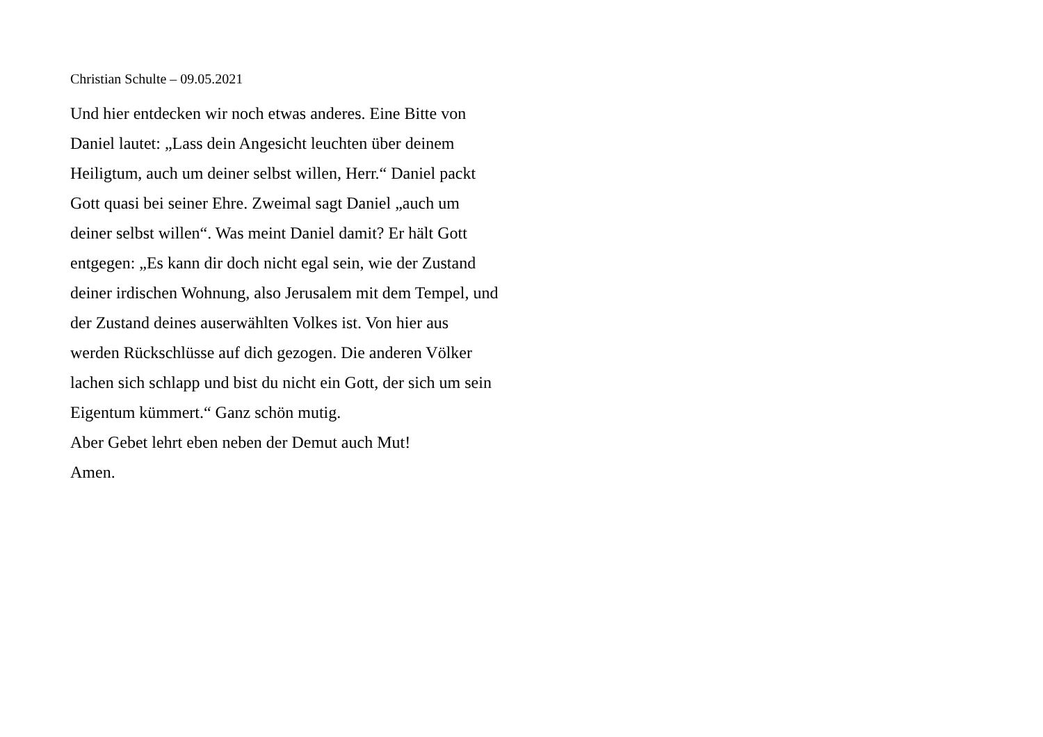Christian Schulte – 09.05.2021
Und hier entdecken wir noch etwas anderes. Eine Bitte von Daniel lautet: „Lass dein Angesicht leuchten über deinem Heiligtum, auch um deiner selbst willen, Herr.“ Daniel packt Gott quasi bei seiner Ehre. Zweimal sagt Daniel „auch um deiner selbst willen“. Was meint Daniel damit? Er hält Gott entgegen: „Es kann dir doch nicht egal sein, wie der Zustand deiner irdischen Wohnung, also Jerusalem mit dem Tempel, und der Zustand deines auserwählten Volkes ist. Von hier aus werden Rückschlüsse auf dich gezogen. Die anderen Völker lachen sich schlapp und bist du nicht ein Gott, der sich um sein Eigentum kümmert.“ Ganz schön mutig.
Aber Gebet lehrt eben neben der Demut auch Mut!
Amen.